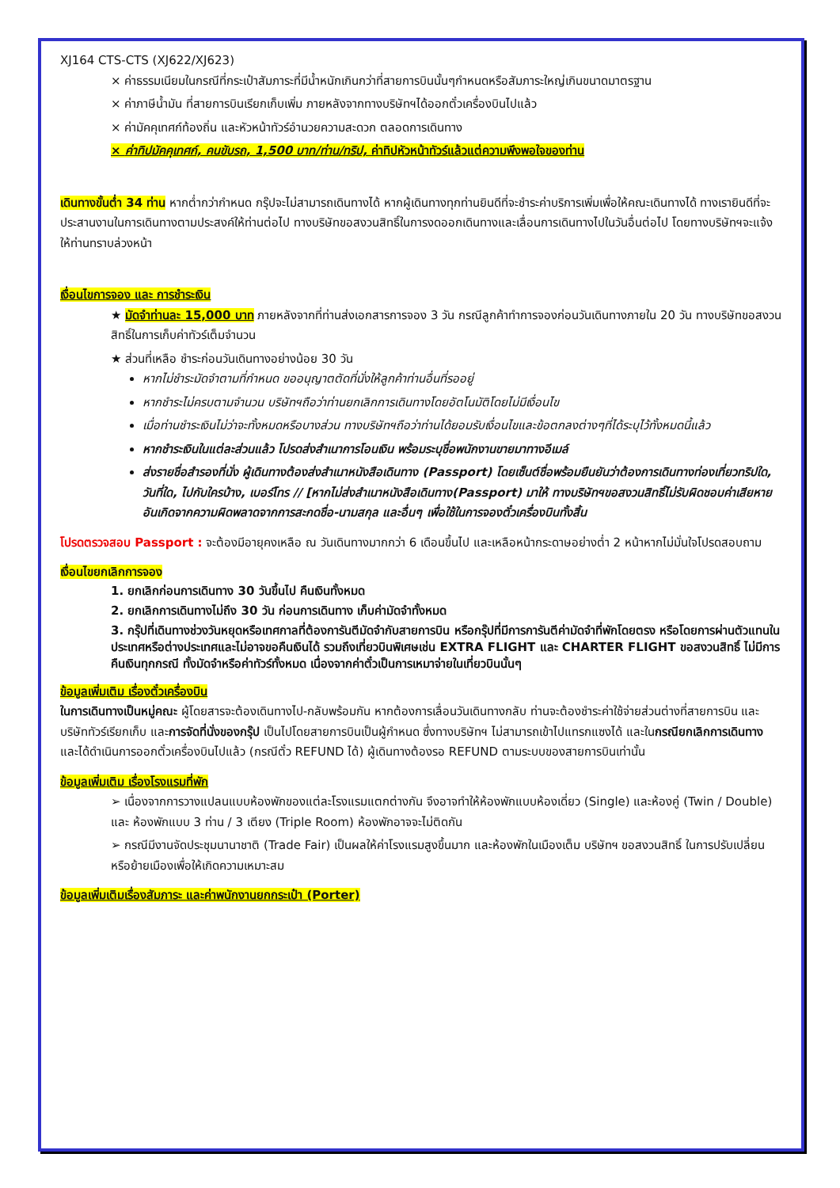XJ164 CTS-CTS (XJ622/XJ623)
× ค่าธรรมเนียมในกรณีที่กระเป๋าสัมภาระที่มีน้ำหนักเกินกว่าที่สายการบินนั้นๆกำหนดหรือสัมภาระใหญ่เกินขนาดมาตรฐาน
× ค่าภาษีน้ำมัน ที่สายการบินเรียกเก็บเพิ่ม ภายหลังจากทางบริษัทฯได้ออกตั๋วเครื่องบินไปแล้ว
× ค่ามัคคุเทศก์ท้องถิ่น และหัวหน้าทัวร์อำนวยความสะดวก ตลอดการเดินทาง
× ค่าทิปมัคคุเทศก์, คนขับรถ, 1,500 บาท/ท่าน/ทริป, ค่าทิปหัวหน้าทัวร์แล้วแต่ความพึงพอใจของท่าน
เดินทางขั้นต่ำ 34 ท่าน หากต่ำกว่ากำหนด กรุ๊ปจะไม่สามารถเดินทางได้ หากผู้เดินทางทุกท่านยินดีที่จะชำระค่าบริการเพิ่มเพื่อให้คณะเดินทางได้ ทางเรายินดีที่จะประสานงานในการเดินทางตามประสงค์ให้ท่านต่อไป ทางบริษัทขอสงวนสิทธิ์ในการงดออกเดินทางและเลื่อนการเดินทางไปในวันอื่นต่อไป โดยทางบริษัทฯจะแจ้งให้ท่านทราบล่วงหน้า
เงื่อนไขการจอง และ การชำระเงิน
★ มัดจำท่านละ 15,000 บาท ภายหลังจากที่ท่านส่งเอกสารการจอง 3 วัน กรณีลูกค้าทำการจองก่อนวันเดินทางภายใน 20 วัน ทางบริษัทขอสงวนสิทธิ์ในการเก็บค่าทัวร์เต็มจำนวน
★ ส่วนที่เหลือ ชำระก่อนวันเดินทางอย่างน้อย 30 วัน
หากไม่ชำระมัดจำตามที่กำหนด ขออนุญาตตัดที่นั่งให้ลูกค้าท่านอื่นที่รออยู่
หากชำระไม่ครบตามจำนวน บริษัทฯถือว่าท่านยกเลิกการเดินทางโดยอัตโนมัติโดยไม่มีเงื่อนไข
เมื่อท่านชำระเงินไม่ว่าจะทั้งหมดหรือบางส่วน ทางบริษัทฯถือว่าท่านได้ยอมรับเงื่อนไขและข้อตกลงต่างๆที่ได้ระบุไว้ทั้งหมดนี้แล้ว
หากชำระเงินในแต่ละส่วนแล้ว โปรดส่งสำเนาการโอนเงิน พร้อมระบุชื่อพนักงานขายมาทางอีเมล์
ส่งรายชื่อสำรองที่นั่ง ผู้เดินทางต้องส่งสำเนาหนังสือเดินทาง (Passport) โดยเซ็นต์ชื่อพร้อมยืนยันว่าต้องการเดินทางท่องเที่ยวทริปใด, วันที่ใด, ไปกับใครบ้าง, เบอร์โทร // [หากไม่ส่งสำเนาหนังสือเดินทาง(Passport) มาให้ ทางบริษัทฯขอสงวนสิทธิ์ไม่รับผิดชอบค่าเสียหายอันเกิดจากความผิดพลาดจากการสะกดชื่อ-นามสกุล และอื่นๆ เพื่อใช้ในการจองตั๋วเครื่องบินทั้งสิ้น
โปรดตรวจสอบ Passport : จะต้องมีอายุคงเหลือ ณ วันเดินทางมากกว่า 6 เดือนขึ้นไป และเหลือหน้ากระดาษอย่างต่ำ 2 หน้าหากไม่มั่นใจโปรดสอบถาม
เงื่อนไขยกเลิกการจอง
1. ยกเลิกก่อนการเดินทาง 30 วันขึ้นไป คืนเงินทั้งหมด
2. ยกเลิกการเดินทางไม่ถึง 30 วัน ก่อนการเดินทาง เก็บค่ามัดจำทั้งหมด
3. กรุ๊ปที่เดินทางช่วงวันหยุดหรือเทศกาลที่ต้องการันตีมัดจำกับสายการบิน หรือกรุ๊ปที่มีการการันตีค่ามัดจำที่พักโดยตรง หรือโดยการผ่านตัวแทนในประเทศหรือต่างประเทศและไม่อาจขอคืนเงินได้ รวมถึงเที่ยวบินพิเศษเช่น EXTRA FLIGHT และ CHARTER FLIGHT ขอสงวนสิทธิ์ ไม่มีการคืนเงินทุกกรณี ทั้งมัดจำหรือค่าทัวร์ทั้งหมด เนื่องจากค่าตั๋วเป็นการเหมาจ่ายในเที่ยวบินนั้นๆ
ข้อมูลเพิ่มเติม เรื่องตั๋วเครื่องบิน
ในการเดินทางเป็นหมู่คณะ ผู้โดยสารจะต้องเดินทางไป-กลับพร้อมกัน หากต้องการเลื่อนวันเดินทางกลับ ท่านจะต้องชำระค่าใช้จ่ายส่วนต่างที่สายการบิน และบริษัททัวร์เรียกเก็บ และการจัดที่นั่งของกรุ๊ป เป็นไปโดยสายการบินเป็นผู้กำหนด ซึ่งทางบริษัทฯ ไม่สามารถเข้าไปแทรกแซงได้ และในกรณียกเลิกการเดินทาง และได้ดำเนินการออกตั๋วเครื่องบินไปแล้ว (กรณีตั๋ว REFUND ได้) ผู้เดินทางต้องรอ REFUND ตามระบบของสายการบินเท่านั้น
ข้อมูลเพิ่มเติม เรื่องโรงแรมที่พัก
➢ เนื่องจากการวางแปลนแบบห้องพักของแต่ละโรงแรมแตกต่างกัน จึงอาจทำให้ห้องพักแบบห้องเดี่ยว (Single) และห้องคู่ (Twin / Double) และ ห้องพักแบบ 3 ท่าน / 3 เตียง (Triple Room) ห้องพักอาจจะไม่ติดกัน
➢ กรณีมีงานจัดประชุมนานาชาติ (Trade Fair) เป็นผลให้ค่าโรงแรมสูงขึ้นมาก และห้องพักในเมืองเต็ม บริษัทฯ ขอสงวนสิทธิ์ ในการปรับเปลี่ยน หรือย้ายเมืองเพื่อให้เกิดความเหมาะสม
ข้อมูลเพิ่มเติมเรื่องสัมภาระ และค่าพนักงานยกกระเป๋า (Porter)